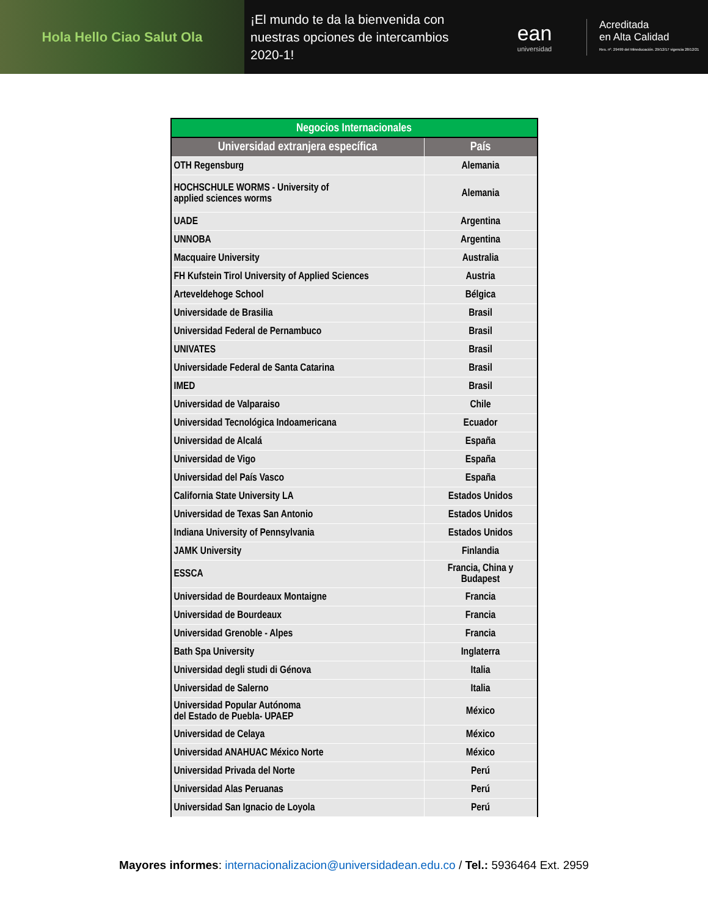Hola Hello Ciao Salut Ola
¡El mundo te da la bienvenida con nuestras opciones de intercambios 2020-1!
ean
universidad
Acreditada
en Alta Calidad
Res. nº. 29499 del Mineducación. 29/12/17 vigencia 28/12/21
| Negocios Internacionales | |
| --- | --- |
| Universidad extranjera específica | País |
| OTH Regensburg | Alemania |
| HOCHSCHULE WORMS - University of applied sciences worms | Alemania |
| UADE | Argentina |
| UNNOBA | Argentina |
| Macquaire University | Australia |
| FH Kufstein Tirol University of Applied Sciences | Austria |
| Arteveldehoge School | Bélgica |
| Universidade de Brasilia | Brasil |
| Universidad Federal de Pernambuco | Brasil |
| UNIVATES | Brasil |
| Universidade Federal de Santa Catarina | Brasil |
| IMED | Brasil |
| Universidad de Valparaiso | Chile |
| Universidad Tecnológica Indoamericana | Ecuador |
| Universidad de Alcalá | España |
| Universidad de Vigo | España |
| Universidad del País Vasco | España |
| California State University LA | Estados Unidos |
| Universidad de Texas San Antonio | Estados Unidos |
| Indiana University of Pennsylvania | Estados Unidos |
| JAMK University | Finlandia |
| ESSCA | Francia, China y Budapest |
| Universidad de Bourdeaux Montaigne | Francia |
| Universidad de Bourdeaux | Francia |
| Universidad Grenoble - Alpes | Francia |
| Bath Spa University | Inglaterra |
| Universidad degli studi di Génova | Italia |
| Universidad de Salerno | Italia |
| Universidad Popular Autónoma del Estado de Puebla- UPAEP | México |
| Universidad de Celaya | México |
| Universidad ANAHUAC México Norte | México |
| Universidad Privada del Norte | Perú |
| Universidad Alas Peruanas | Perú |
| Universidad San Ignacio de Loyola | Perú |
Mayores informes: internacionalizacion@universidadean.edu.co / Tel.: 5936464 Ext. 2959